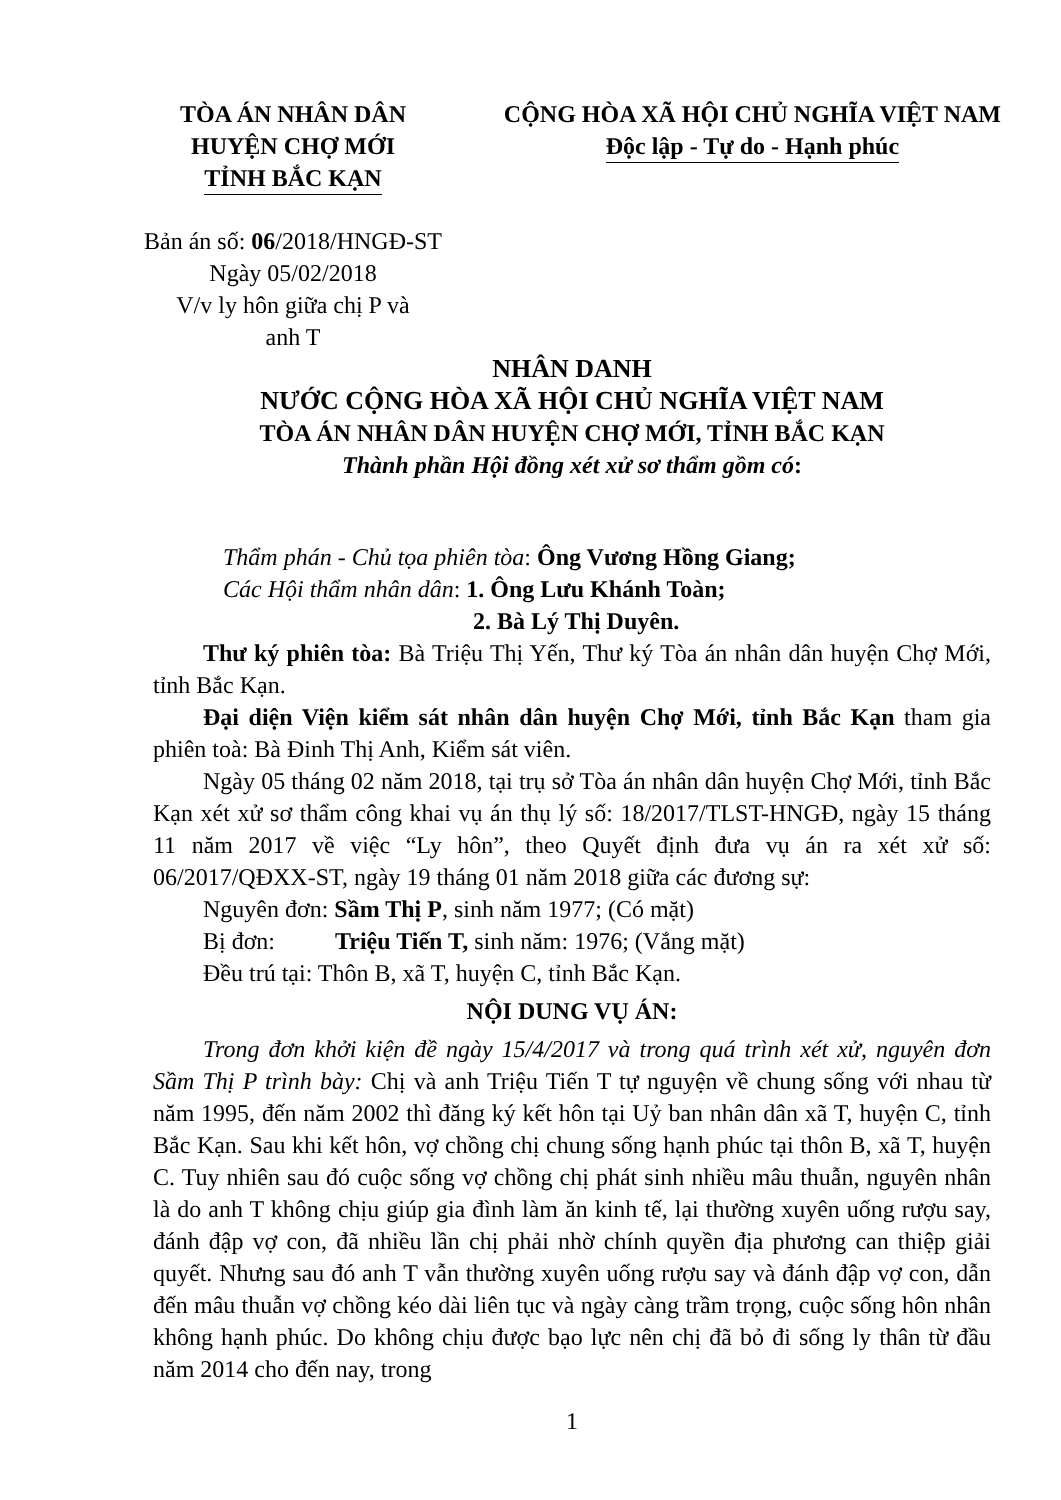TÒA ÁN NHÂN DÂN
HUYỆN CHỢ MỚI
TỈNH BẮC KẠN
CỘNG HÒA XÃ HỘI CHỦ NGHĨA VIỆT NAM
Độc lập - Tự do - Hạnh phúc
Bản án số: 06/2018/HNGĐ-ST
Ngày 05/02/2018
V/v ly hôn giữa chị P và
anh T
NHÂN DANH
NƯỚC CỘNG HÒA XÃ HỘI CHỦ NGHĨA VIỆT NAM
TÒA ÁN NHÂN DÂN HUYỆN CHỢ MỚI, TỈNH BẮC KẠN
Thành phần Hội đồng xét xử sơ thẩm gồm có:
Thẩm phán - Chủ tọa phiên tòa: Ông Vương Hồng Giang;
Các Hội thẩm nhân dân: 1. Ông Lưu Khánh Toàn;
2. Bà Lý Thị Duyên.
Thư ký phiên tòa: Bà Triệu Thị Yến, Thư ký Tòa án nhân dân huyện Chợ Mới, tỉnh Bắc Kạn.
Đại diện Viện kiểm sát nhân dân huyện Chợ Mới, tỉnh Bắc Kạn tham gia phiên toà: Bà Đinh Thị Anh, Kiểm sát viên.
Ngày 05 tháng 02 năm 2018, tại trụ sở Tòa án nhân dân huyện Chợ Mới, tỉnh Bắc Kạn xét xử sơ thẩm công khai vụ án thụ lý số: 18/2017/TLST-HNGĐ, ngày 15 tháng 11 năm 2017 về việc “Ly hôn”, theo Quyết định đưa vụ án ra xét xử số: 06/2017/QĐXX-ST, ngày 19 tháng 01 năm 2018 giữa các đương sự:
Nguyên đơn: Sầm Thị P, sinh năm 1977; (Có mặt)
Bị đơn: Triệu Tiến T, sinh năm: 1976; (Vắng mặt)
Đều trú tại: Thôn B, xã T, huyện C, tỉnh Bắc Kạn.
NỘI DUNG VỤ ÁN:
Trong đơn khởi kiện đề ngày 15/4/2017 và trong quá trình xét xử, nguyên đơn Sầm Thị P trình bày: Chị và anh Triệu Tiến T tự nguyện về chung sống với nhau từ năm 1995, đến năm 2002 thì đăng ký kết hôn tại Uỷ ban nhân dân xã T, huyện C, tỉnh Bắc Kạn. Sau khi kết hôn, vợ chồng chị chung sống hạnh phúc tại thôn B, xã T, huyện C. Tuy nhiên sau đó cuộc sống vợ chồng chị phát sinh nhiều mâu thuẫn, nguyên nhân là do anh T không chịu giúp gia đình làm ăn kinh tế, lại thường xuyên uống rượu say, đánh đập vợ con, đã nhiều lần chị phải nhờ chính quyền địa phương can thiệp giải quyết. Nhưng sau đó anh T vẫn thường xuyên uống rượu say và đánh đập vợ con, dẫn đến mâu thuẫn vợ chồng kéo dài liên tục và ngày càng trầm trọng, cuộc sống hôn nhân không hạnh phúc. Do không chịu được bạo lực nên chị đã bỏ đi sống ly thân từ đầu năm 2014 cho đến nay, trong
1